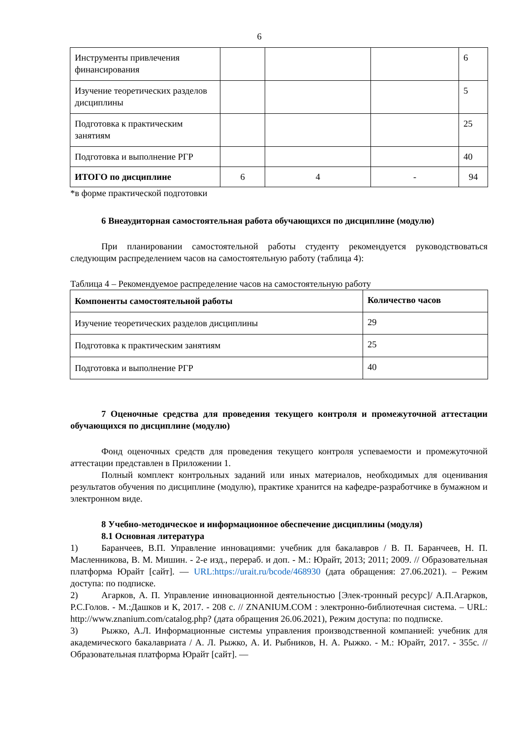6
| Инструменты привлечения финансирования | | | | 6 |
| Изучение теоретических разделов дисциплины | | | | 5 |
| Подготовка к практическим занятиям | | | | 25 |
| Подготовка и выполнение РГР | | | | 40 |
| ИТОГО по дисциплине | 6 | 4 | - | 94 |
*в форме практической подготовки
6 Внеаудиторная самостоятельная работа обучающихся по дисциплине (модулю)
При планировании самостоятельной работы студенту рекомендуется руководствоваться следующим распределением часов на самостоятельную работу (таблица 4):
Таблица 4 – Рекомендуемое распределение часов на самостоятельную работу
| Компоненты самостоятельной работы | Количество часов |
| --- | --- |
| Изучение теоретических разделов дисциплины | 29 |
| Подготовка к практическим занятиям | 25 |
| Подготовка и выполнение РГР | 40 |
7 Оценочные средства для проведения текущего контроля и промежуточной аттестации обучающихся по дисциплине (модулю)
Фонд оценочных средств для проведения текущего контроля успеваемости и промежуточной аттестации представлен в Приложении 1.
Полный комплект контрольных заданий или иных материалов, необходимых для оценивания результатов обучения по дисциплине (модулю), практике хранится на кафедре-разработчике в бумажном и электронном виде.
8 Учебно-методическое и информационное обеспечение дисциплины (модуля)
8.1 Основная литература
1) Баранчеев, В.П. Управление инновациями: учебник для бакалавров / В. П. Баранчеев, Н. П. Масленникова, В. М. Мишин. - 2-е изд., перераб. и доп. - М.: Юрайт, 2013; 2011; 2009. // Образовательная платформа Юрайт [сайт]. — URL:https://urait.ru/bcode/468930 (дата обращения: 27.06.2021). – Режим доступа: по подписке.
2) Агарков, А. П. Управление инновационной деятельностью [Элек-тронный ресурс]/ А.П.Агарков, Р.С.Голов. - М.:Дашков и К, 2017. - 208 с. // ZNANIUM.COM : электронно-библиотечная система. – URL: http://www.znanium.com/catalog.php? (дата обращения 26.06.2021), Режим доступа: по подписке.
3) Рыжко, А.Л. Информационные системы управления производственной компанией: учебник для академического бакалавриата / А. Л. Рыжко, А. И. Рыбников, Н. А. Рыжко. - М.: Юрайт, 2017. - 355с. // Образовательная платформа Юрайт [сайт]. —